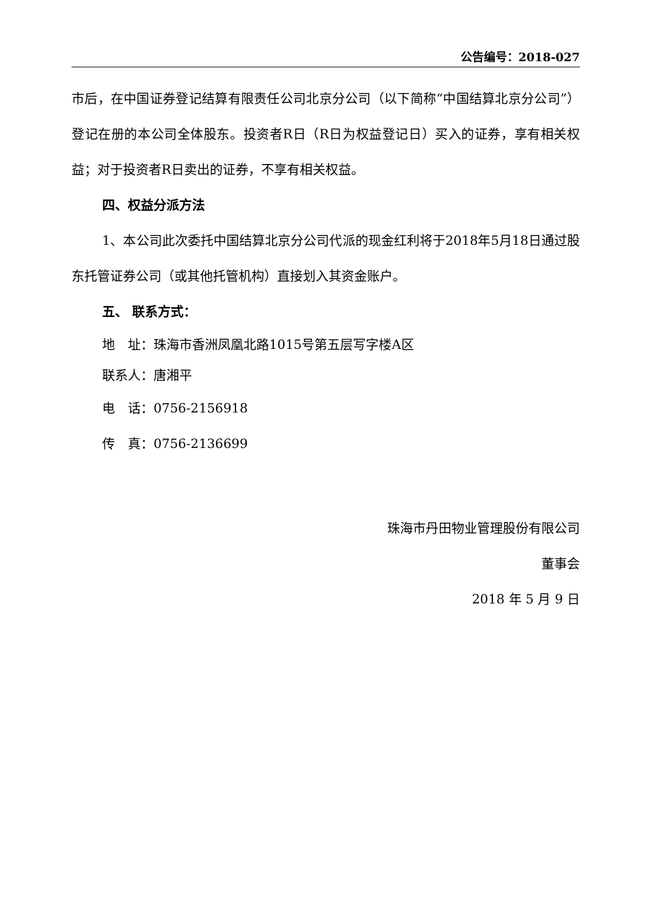公告编号：2018-027
市后，在中国证券登记结算有限责任公司北京分公司（以下简称“中国结算北京分公司”）登记在册的本公司全体股东。投资者R日（R日为权益登记日）买入的证券，享有相关权益；对于投资者R日卖出的证券，不享有相关权益。
四、权益分派方法
1、本公司此次委托中国结算北京分公司代派的现金红利将于2018年5月18日通过股东托管证券公司（或其他托管机构）直接划入其资金账户。
五、 联系方式：
地　址：珠海市香洲凤凰北路1015号第五层写字楼A区
联系人：唐湘平
电　话：0756-2156918
传　真：0756-2136699
珠海市丹田物业管理股份有限公司
董事会
2018 年 5 月 9 日